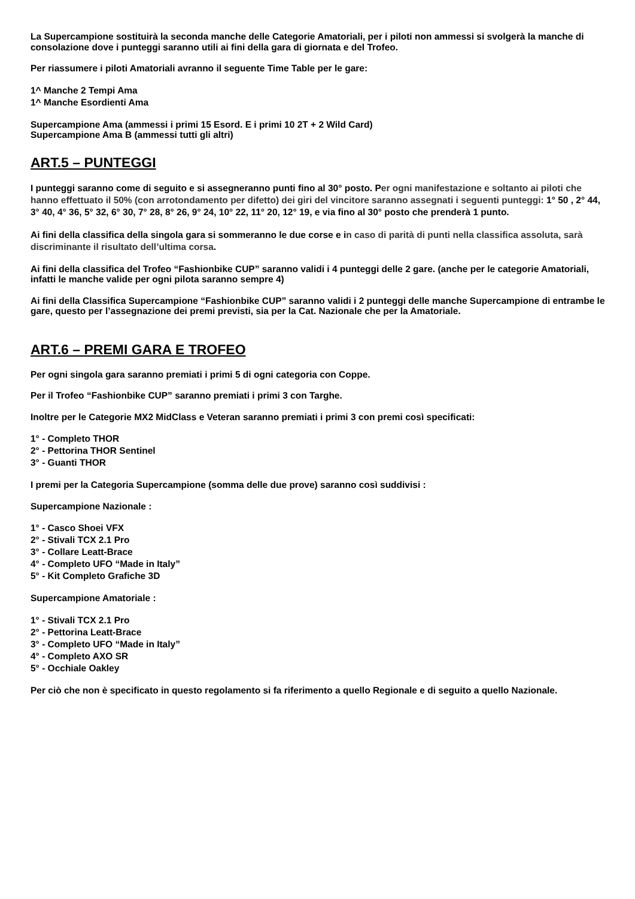La Supercampione sostituirà la seconda manche delle Categorie Amatoriali, per i piloti non ammessi si svolgerà la manche di consolazione dove i punteggi saranno utili ai fini della gara di giornata e del Trofeo.
Per riassumere i piloti Amatoriali avranno il seguente Time Table per le gare:
1^ Manche 2 Tempi Ama
1^ Manche Esordienti Ama
Supercampione Ama (ammessi i primi 15 Esord. E i primi 10 2T + 2 Wild Card)
Supercampione Ama B (ammessi tutti gli altri)
ART.5 – PUNTEGGI
I punteggi saranno come di seguito e si assegneranno punti fino al 30° posto. Per ogni manifestazione e soltanto ai piloti che hanno effettuato il 50% (con arrotondamento per difetto) dei giri del vincitore saranno assegnati i seguenti punteggi: 1° 50 , 2° 44, 3° 40, 4° 36, 5° 32, 6° 30, 7° 28, 8° 26, 9° 24, 10° 22, 11° 20, 12° 19, e via fino al 30° posto che prenderà 1 punto.
Ai fini della classifica della singola gara si sommeranno le due corse e in caso di parità di punti nella classifica assoluta, sarà discriminante il risultato dell’ultima corsa.
Ai fini della classifica del Trofeo “Fashionbike CUP” saranno validi i 4 punteggi delle 2 gare. (anche per le categorie Amatoriali, infatti le manche valide per ogni pilota saranno sempre 4)
Ai fini della Classifica Supercampione “Fashionbike CUP” saranno validi i 2 punteggi delle manche Supercampione di entrambe le gare, questo per l’assegnazione dei premi previsti, sia per la Cat. Nazionale che per la Amatoriale.
ART.6 – PREMI GARA E TROFEO
Per ogni singola gara saranno premiati i primi 5 di ogni categoria con Coppe.
Per il Trofeo “Fashionbike CUP” saranno premiati i primi 3 con Targhe.
Inoltre per le Categorie MX2 MidClass e Veteran saranno premiati i primi 3 con premi così specificati:
1° - Completo THOR
2° - Pettorina THOR Sentinel
3° - Guanti THOR
I premi per la Categoria Supercampione (somma delle due prove) saranno così suddivisi :
Supercampione Nazionale :
1° - Casco Shoei VFX
2° - Stivali TCX 2.1 Pro
3° - Collare Leatt-Brace
4° - Completo UFO “Made in Italy”
5° - Kit Completo Grafiche 3D
Supercampione Amatoriale :
1° - Stivali TCX 2.1 Pro
2° - Pettorina Leatt-Brace
3° - Completo UFO “Made in Italy”
4° - Completo AXO SR
5° - Occhiale Oakley
Per ciò che non è specificato in questo regolamento si fa riferimento a quello Regionale e di seguito a quello Nazionale.